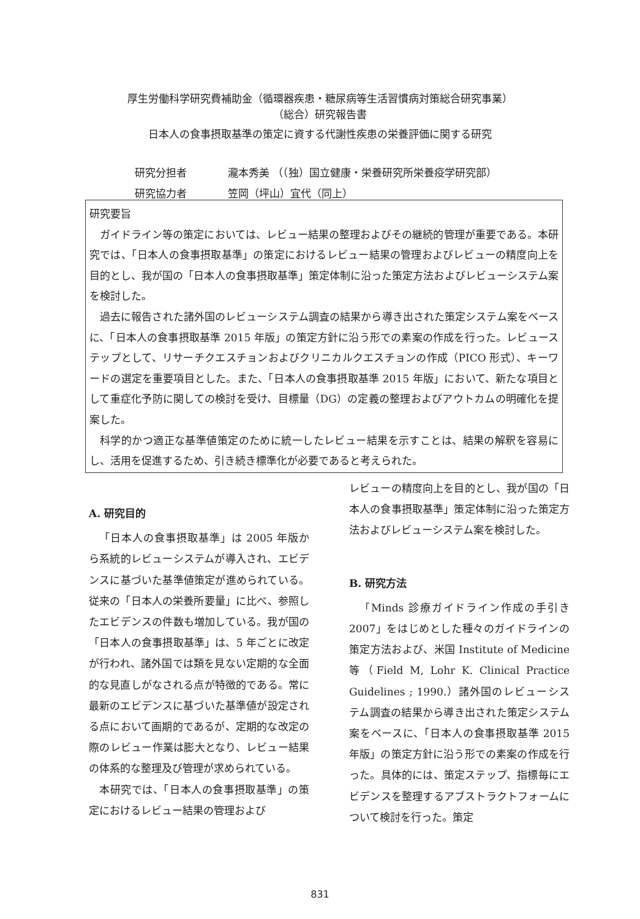厚生労働科学研究費補助金（循環器疾患・糖尿病等生活習慣病対策総合研究事業）
（総合）研究報告書
日本人の食事摂取基準の策定に資する代謝性疾患の栄養評価に関する研究
研究分担者 瀧本秀美 （（独）国立健康・栄養研究所栄養疫学研究部）
研究協力者 笠岡（坪山）宜代（同上）
研究要旨
ガイドライン等の策定においては、レビュー結果の整理およびその継続的管理が重要である。本研究では、「日本人の食事摂取基準」の策定におけるレビュー結果の管理およびレビューの精度向上を目的とし、我が国の「日本人の食事摂取基準」策定体制に沿った策定方法およびレビューシステム案を検討した。
過去に報告された諸外国のレビューシステム調査の結果から導き出された策定システム案をベースに、「日本人の食事摂取基準 2015 年版」の策定方針に沿う形での素案の作成を行った。レビューステップとして、リサーチクエスチョンおよびクリニカルクエスチョンの作成（PICO 形式）、キーワードの選定を重要項目とした。また、「日本人の食事摂取基準 2015 年版」において、新たな項目として重症化予防に関しての検討を受け、目標量（DG）の定義の整理およびアウトカムの明確化を提案した。
科学的かつ適正な基準値策定のために統一したレビュー結果を示すことは、結果の解釈を容易にし、活用を促進するため、引き続き標準化が必要であると考えられた。
A. 研究目的
「日本人の食事摂取基準」は 2005 年版から系統的レビューシステムが導入され、エビデンスに基づいた基準値策定が進められている。従来の「日本人の栄養所要量」に比べ、参照したエビデンスの件数も増加している。我が国の「日本人の食事摂取基準」は、5 年ごとに改定が行われ、諸外国では類を見ない定期的な全面的な見直しがなされる点が特徴的である。常に最新のエビデンスに基づいた基準値が設定される点において画期的であるが、定期的な改定の際のレビュー作業は膨大となり、レビュー結果の体系的な整理及び管理が求められている。
本研究では、「日本人の食事摂取基準」の策定におけるレビュー結果の管理および
レビューの精度向上を目的とし、我が国の「日本人の食事摂取基準」策定体制に沿った策定方法およびレビューシステム案を検討した。
B. 研究方法
「Minds 診療ガイドライン作成の手引き 2007」をはじめとした種々のガイドラインの策定方法および、米国 Institute of Medicine 等（Field M, Lohr K. Clinical Practice Guidelines ; 1990.）諸外国のレビューシステム調査の結果から導き出された策定システム案をベースに、「日本人の食事摂取基準 2015 年版」の策定方針に沿う形での素案の作成を行った。具体的には、策定ステップ、指標毎にエビデンスを整理するアブストラクトフォームについて検討を行った。策定
831